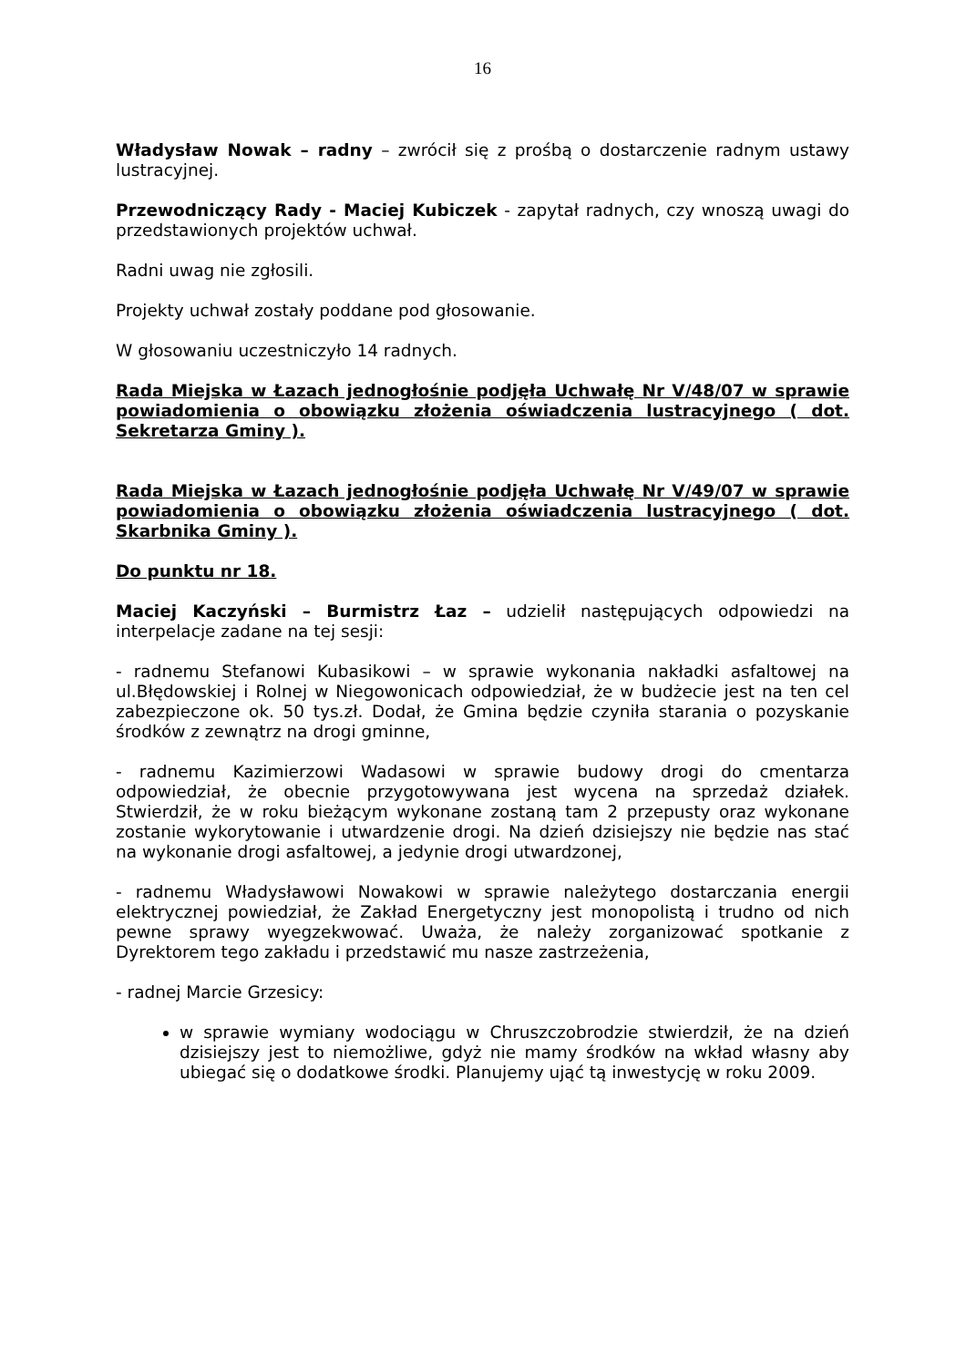16
Władysław Nowak – radny – zwrócił się z prośbą o dostarczenie radnym ustawy lustracyjnej.
Przewodniczący Rady - Maciej Kubiczek - zapytał radnych, czy wnoszą uwagi do przedstawionych projektów uchwał.
Radni uwag nie zgłosili.
Projekty uchwał zostały poddane pod głosowanie.
W głosowaniu uczestniczyło 14 radnych.
Rada Miejska w Łazach jednogłośnie podjęła Uchwałę Nr V/48/07 w sprawie powiadomienia o obowiązku złożenia oświadczenia lustracyjnego ( dot. Sekretarza Gminy ).
Rada Miejska w Łazach jednogłośnie podjęła Uchwałę Nr V/49/07 w sprawie powiadomienia o obowiązku złożenia oświadczenia lustracyjnego ( dot. Skarbnika Gminy ).
Do punktu nr 18.
Maciej Kaczyński – Burmistrz Łaz – udzielił następujących odpowiedzi na interpelacje zadane na tej sesji:
- radnemu Stefanowi Kubasikowi – w sprawie wykonania nakładki asfaltowej na ul.Błędowskiej i Rolnej w Niegowonicach odpowiedział, że w budżecie jest na ten cel zabezpieczone ok. 50 tys.zł. Dodał, że Gmina będzie czyniła starania o pozyskanie środków z zewnątrz na drogi gminne,
- radnemu Kazimierzowi Wadasowi w sprawie budowy drogi do cmentarza odpowiedział, że obecnie przygotowywana jest wycena na sprzedaż działek. Stwierdził, że w roku bieżącym wykonane zostaną tam 2 przepusty oraz wykonane zostanie wykorytowanie i utwardzenie drogi. Na dzień dzisiejszy nie będzie nas stać na wykonanie drogi asfaltowej, a jedynie drogi utwardzonej,
- radnemu Władysławowi Nowakowi w sprawie należytego dostarczania energii elektrycznej powiedział, że Zakład Energetyczny jest monopolistą i trudno od nich pewne sprawy wyegzekwować. Uważa, że należy zorganizować spotkanie z Dyrektorem tego zakładu i przedstawić mu nasze zastrzeżenia,
- radnej Marcie Grzesicy:
w sprawie wymiany wodociągu w Chruszczobrodzie stwierdził, że na dzień dzisiejszy jest to niemożliwe, gdyż nie mamy środków na wkład własny aby ubiegać się o dodatkowe środki. Planujemy ująć tą inwestycję w roku 2009.